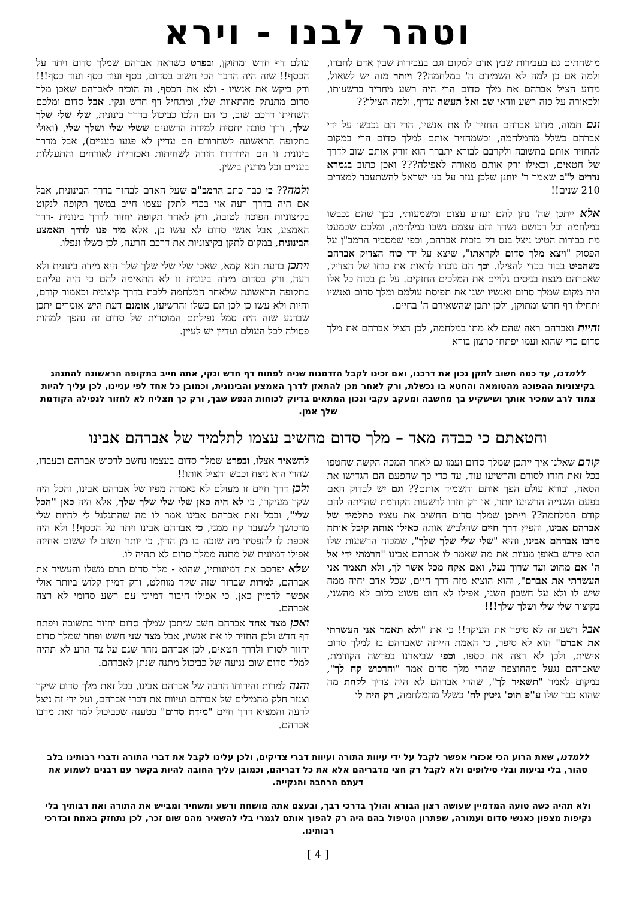וטהר לבנו - וירא
מושחתים גם בעבירות שבין אדם למקום וגם בעבירות שבין אדם לחברו, ולמה אם כן למה לא השמידם ה' במלחמה?? ויותר מזה יש לשאול, מדוע הציל אברהם את מלך סדום הרי היה רשע מחריד ברשעותו, ולכאורה על כזה רשע וודאי שב ואל תעשה עדיף, ולמה הצילו??
וגם תמוה, מדוע אברהם החזיר לו את אנשיו, הרי הם נכבשו על ידי אברהם כשלל מהמלחמה, וכשמחזיר אותם למלך סדום הרי במקום להחזיר אותם בתשובה ולקרבם לבורא יתברך הוא זורק אותם שוב לדרך של חטאים, וכאילו זרק אותם מאורה לאפילה??? ואכן כתוב בגמרא נדרים ל"ב שאמר ר' יוחנן שלכן נגזר על בני ישראל להשתעבד למצרים 210 שנים!!
אלא ייתכן שה' נתן להם זעזוע עצום ומשמעותי, בכך שהם נכבשו במלחמה וכל רכושם נשדד והם עצמם נשבו במלחמה, ומלכם שכמעט מת בבורות הטיט ניצל בנס רק בזכות אברהם, וכפי שמסביר הרמב"ן על הפסוק "ויצא מלך סדום לקראתו", שיצא על ידי כוח הצדיק אברהם כשהביט בבור בכדי להצילו. וכך הם נוכחו לראות את כוחו של הצדיק, שאברהם מנצח בניסים גלויים את המלכים החזקים. על כן בכוח כל אלו היה מקום שמלך סדום ואנשיו ישנו את תפיסת עולמם ומלך סדום ואנשיו יתחילו דף חדש ומתוקן, ולכן יתכן שהשאירם ה' בחיים.
והיות ואברהם ראה שהם לא מתו במלחמה, לכן הציל אברהם את מלך סדום כדי שהוא ועמו יפתחו כרצון בורא
עולם דף חדש ומתוקן, ובפרט כשראה אברהם שמלך סדום ויתר על הכסף!! שזה היה הדבר הכי חשוב בסדום, כסף ועוד כסף ועוד כסף!!! ורק ביקש את אנשיו - ולא את הכסף, זה הוכיח לאברהם שאכן מלך סדום מתנתק מהתאוות שלו, ומתחיל דף חדש ונקי. אבל סדום ומלכם השחיתו דרכם שוב, כי הם הלכו כביכול בדרך בינונית, שלי שלי שלך שלך, דרך טובה יחסית למידת הרשעים ששלי שלי ושלך שלי, (ואולי בתקופה הראשונה לשחרורם הם עדיין לא פגעו בעניים), אבל מדרך בינונית זו הם הידרדרו חזרה לשחיתות ואכזריות לאורחים והתעללות בעניים וכל מרעין בישין.
ולמה?? כי כבר כתב הרמב"ם שעל האדם לבחור בדרך הבינונית, אבל אם היה בדרך רעה אזי בכדי לתקן עצמו חייב במשך תקופה לנקוט בקיצוניות הפוכה לטובה, ורק לאחר תקופה יחזור לדרך בינונית -דרך האמצע, אבל אנשי סדום לא עשו כן, אלא מיד פנו לדרך האמצע הבינונית, במקום לתקן בקיצוניות את דרכם הרעה, לכן כשלו ונפלו.
ויתכן בדעת תנא קמא, שאכן שלי שלי שלך שלך היא מידה בינונית ולא רעה, ורק בסדום מידה בינונית זו לא התאימה להם כי היה עליהם בתקופה הראשונה שלאחר המלחמה ללכת בדרך קיצונית וכאמור קודם, והיות ולא עשו כן לכן הם כשלו והרשיעו, אומנם דעת היש אומרים יתכן שברגע שזה היה סמל נפילתם המוסרית של סדום זה נהפך למהות פסולה לכל העולם ועדיין יש לעיין.
ללמדנו, עד כמה חשוב לתקן נכון את דרכנו, ואם זכינו לקבל הזדמנות שניה לפתוח דף חדש ונקי, אתה חייב בתקופה הראשונה להתנהג בקיצוניות ההפוכה מהטומאה והחטא בו נכשלת, ורק לאחר מכן להתאזן לדרך האמצע והבינונית, וכמובן כל אחד לפי עניינו, לכן עליך להיות צמוד לרב שמכיר אותך ושישקיע בך מחשבה ומעקב עקבי ונכון המתאים בדיוק לכוחות הנפש שבך, ורק כך תצליח לא לחזור לנפילה הקודמת שלך אמן.
וחטאתם כי כבדה מאד – מלך סדום מחשיב עצמו לתלמיד של אברהם אבינו
קודם שאלנו איך ייתכן שמלך סדום ועמו גם לאחר המכה הקשה שחטפו בכל זאת חזרו לסורם והרשיעו עוד, עד כדי כך שהפעם הם הגדישו את הסאה, ובורא עולם הפך אותם והשמיד אותם?? וגם יש לבדוק האם בפעם השנייה הרשיעו יותר, או רק חזרו לרשעות הקודמת שהייתה להם קודם המלחמה?? וייתכן שמלך סדום החשיב את עצמו כתלמיד של אברהם אבינו, והפיץ דרך חיים שהלביש אותה כאילו אותה קיבל אותה מרבו אברהם אבינו, והיא "שלי שלי שלך שלך", שמכוח הרשעות שלו הוא פירש באופן מעוות את מה שאמר לו אברהם אבינו "הרמתי ידי אל ה' אם מחוט ועד שרוך נעל, ואם אקח מכל אשר לך, ולא תאמר אני העשרתי את אברם", והוא הוציא מזה דרך חיים, שכל אדם יחיה ממה שיש לו ולא על חשבון השני, אפילו לא חוט פשוט כלום לא מהשני, בקיצור שלי שלי ושלך שלך!!!
אבל רשע זה לא סיפר את העיקר!! כי את "ולא תאמר אני העשרתי את אברם" הוא לא סיפר, כי האמת הייתה שאברהם בז למלך סדום אישית, ולכן לא רצה את כספו. וכפי שביארנו בפרשה הקודמת, שאברהם נגעל מהחוצפה שהרי מלך סדום אמר "והרכוש קח לך", במקום לאמר "תשאיר לך", שהרי אברהם לא היה צריך לקחת מה שהוא כבר שלו ע"פ תוס' גיטין לח' כשלל מהמלחמה, רק היה לו
להשאיר אצלו, ובפרט שמלך סדום בעצמו נחשב לרכוש אברהם וכעבדו, שהרי הוא ניצח וכבש והציל אותו!!
ולכן דרך חיים זו מעולם לא נאמרה מפיו של אברהם אבינו, והכל היה שקר מעיקרו, כי לא היה כאן שלי שלי שלך שלך, אלא היה כאן "הכל שלי", ובכל זאת אברהם אבינו אמר לו מה שהתגלגל לי להיות שלי מרכושך לשעבר קח ממני, כי אברהם אבינו ויתר על הכסף!! ולא היה אכפת לו להפסיד מה שזכה בו מן הדין, כי יותר חשוב לו ששום אחיזה אפילו דמיונית של מתנה ממלך סדום לא תהיה לו.
שלא יפרסם את דמיונותיו, שהוא - מלך סדום תרם משלו והעשיר את אברהם, למרות שברור שזה שקר מוחלט, ורק דמיון קלוש ביותר אולי אפשר לדמיין כאן, כי אפילו חיבור דמיוני עם רשע סדומי לא רצה אברהם.
ואכן מצד אחד אברהם חשב שיתכן שמלך סדום יחזור בתשובה ויפתח דף חדש ולכן החזיר לו את אנשיו, אבל מצד שני חשש ופחד שמלך סדום יחזור לסורו ולדרך חטאים, לכן אברהם נזהר שגם על צד הרע לא תהיה למלך סדום שום נגיעה של כביכול מתנה שנתן לאברהם.
והנה למרות זהירותו הרבה של אברהם אבינו, בכל זאת מלך סדום שיקר וצנזר חלק מהמילים של אברהם ועיוות את דברי אברהם, ועל ידי זה ניצל לרעה והמציא דרך חיים "מידת סדום" בטענה שכביכול למד זאת מרבו אברהם.
ללמדנו, שאת הרוע הכי אכזרי אפשר לקבל על ידי עיוות התורה ועיוות דברי צדיקים, ולכן עלינו לקבל את דברי התורה ודברי רבותינו בלב טהור, בלי נגיעות ובלי סילופים ולא לקבל רק חצי מדבריהם אלא את כל דבריהם, וכמובן עליך החובה להיות בקשר עם רבנים לשמוע את דעתם הרחבה והנקייה.
ולא תהיה כשה טועה המדמיין שעושה רצון הבורא והולך בדרכי רבך, ובעצם אתה מושחת ורשע ומשחיר ומבייש את התורה ואת רבותיך בלי נקיפות מצפון כאנשי סדום ועמורה, שפתרון הטיפול בהם היה רק להפוך אותם לגמרי בלי להשאיר מהם שום זכר, לכן נתחזק באמת ובדרכי רבותינו.
[ 4 ]